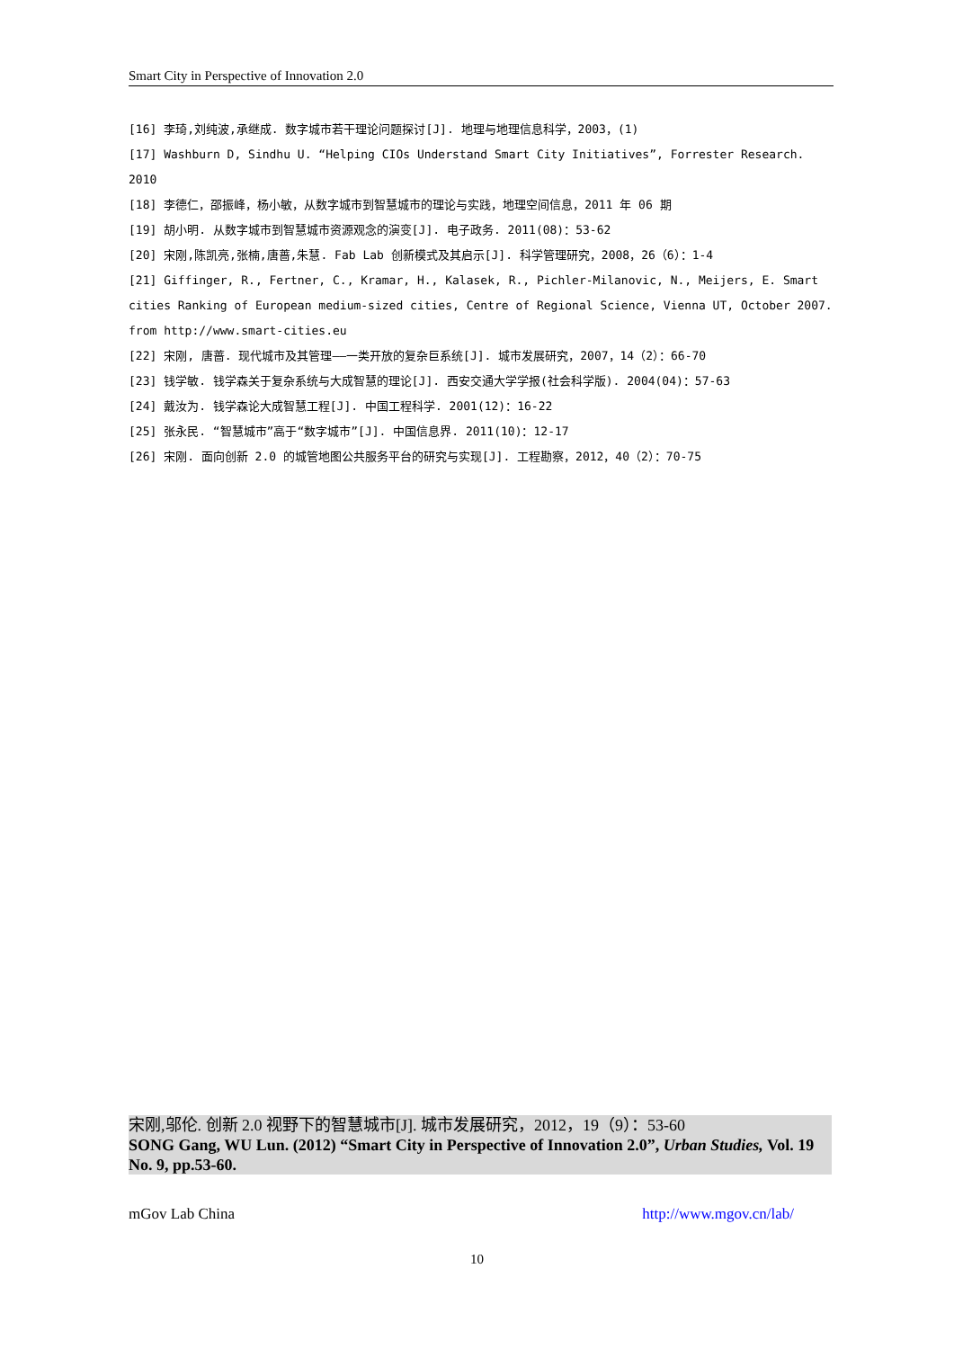Smart City in Perspective of Innovation 2.0
[16] 李琦,刘纯波,承继成. 数字城市若干理论问题探讨[J]. 地理与地理信息科学，2003，(1)
[17] Washburn D, Sindhu U. “Helping CIOs Understand Smart City Initiatives”, Forrester Research. 2010
[18] 李德仁，邵振峰，杨小敏，从数字城市到智慧城市的理论与实践，地理空间信息，2011 年 06 期
[19] 胡小明. 从数字城市到智慧城市资源观念的演变[J]. 电子政务. 2011(08)：53-62
[20] 宋刚,陈凯亮,张楠,唐蔷,朱慧. Fab Lab 创新模式及其启示[J]. 科学管理研究，2008，26（6）：1-4
[21] Giffinger, R., Fertner, C., Kramar, H., Kalasek, R., Pichler-Milanovic, N., Meijers, E. Smart cities Ranking of European medium-sized cities, Centre of Regional Science, Vienna UT, October 2007. from http://www.smart-cities.eu
[22] 宋刚, 唐蔷. 现代城市及其管理——一类开放的复杂巨系统[J]. 城市发展研究，2007，14（2）：66-70
[23] 钱学敏. 钱学森关于复杂系统与大成智慧的理论[J]. 西安交通大学学报(社会科学版). 2004(04)：57-63
[24] 戴汝为. 钱学森论大成智慧工程[J]. 中国工程科学. 2001(12)：16-22
[25] 张永民. “智慧城市”高于“数字城市”[J]. 中国信息界. 2011(10)：12-17
[26] 宋刚. 面向创新 2.0 的城管地图公共服务平台的研究与实现[J]. 工程勘察，2012，40（2）：70-75
宋刚,邬伦. 创新 2.0 视野下的智慧城市[J]. 城市发展研究，2012，19（9）：53-60
SONG Gang, WU Lun. (2012) “Smart City in Perspective of Innovation 2.0”, Urban Studies, Vol. 19 No. 9, pp.53-60.
mGov Lab China http://www.mgov.cn/lab/
10